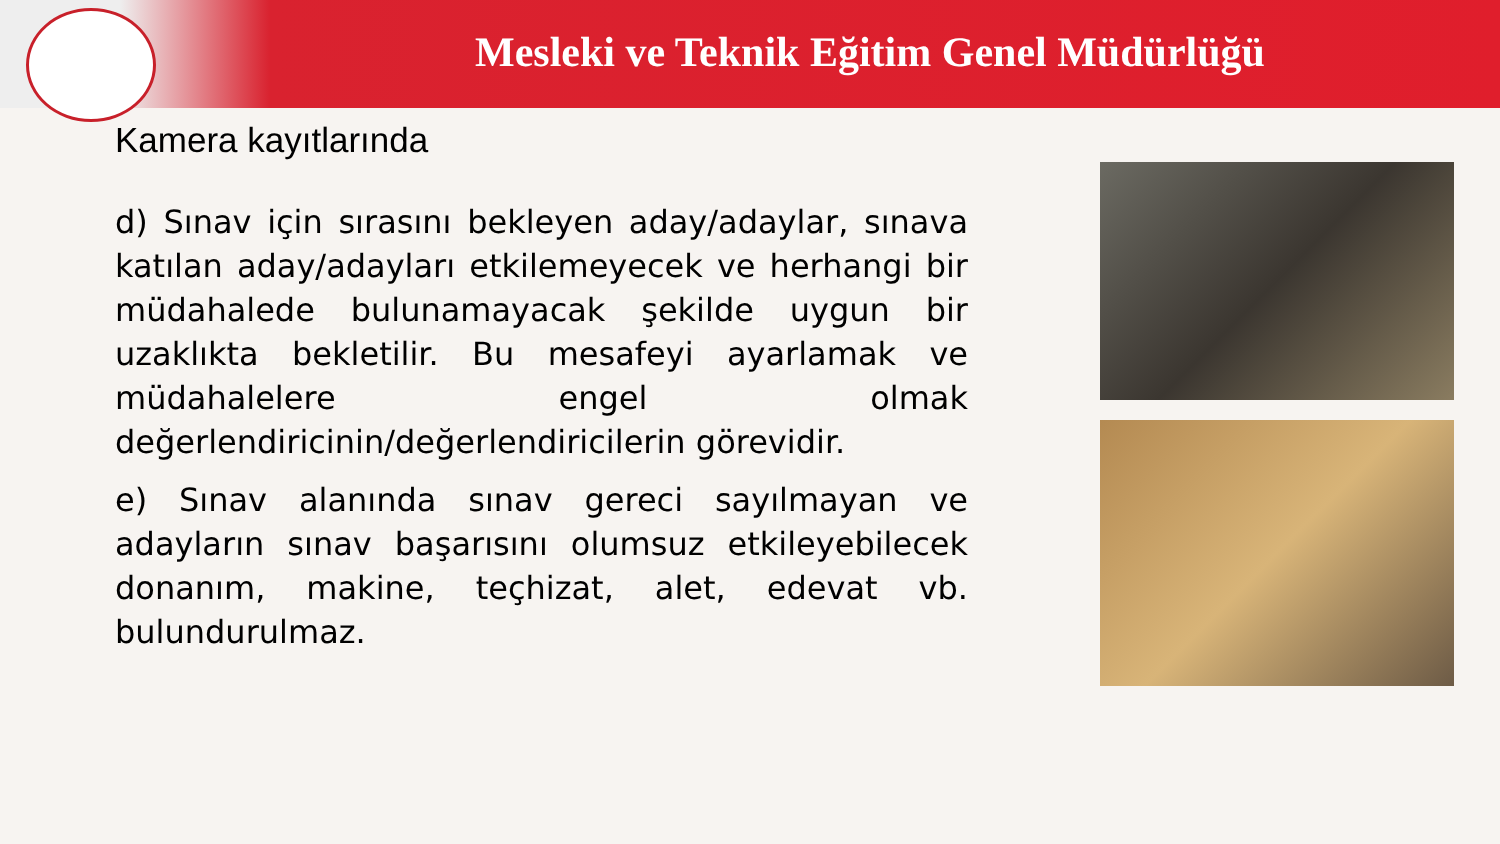Mesleki ve Teknik Eğitim Genel Müdürlüğü
Kamera kayıtlarında
d) Sınav için sırasını bekleyen aday/adaylar, sınava katılan aday/adayları etkilemeyecek ve herhangi bir müdahalede bulunamayacak şekilde uygun bir uzaklıkta bekletilir. Bu mesafeyi ayarlamak ve müdahalelere engel olmak değerlendiricinin/değerlendiricilerin görevidir.
e) Sınav alanında sınav gereci sayılmayan ve adayların sınav başarısını olumsuz etkileyebilecek donanım, makine, teçhizat, alet, edevat vb. bulundurulmaz.